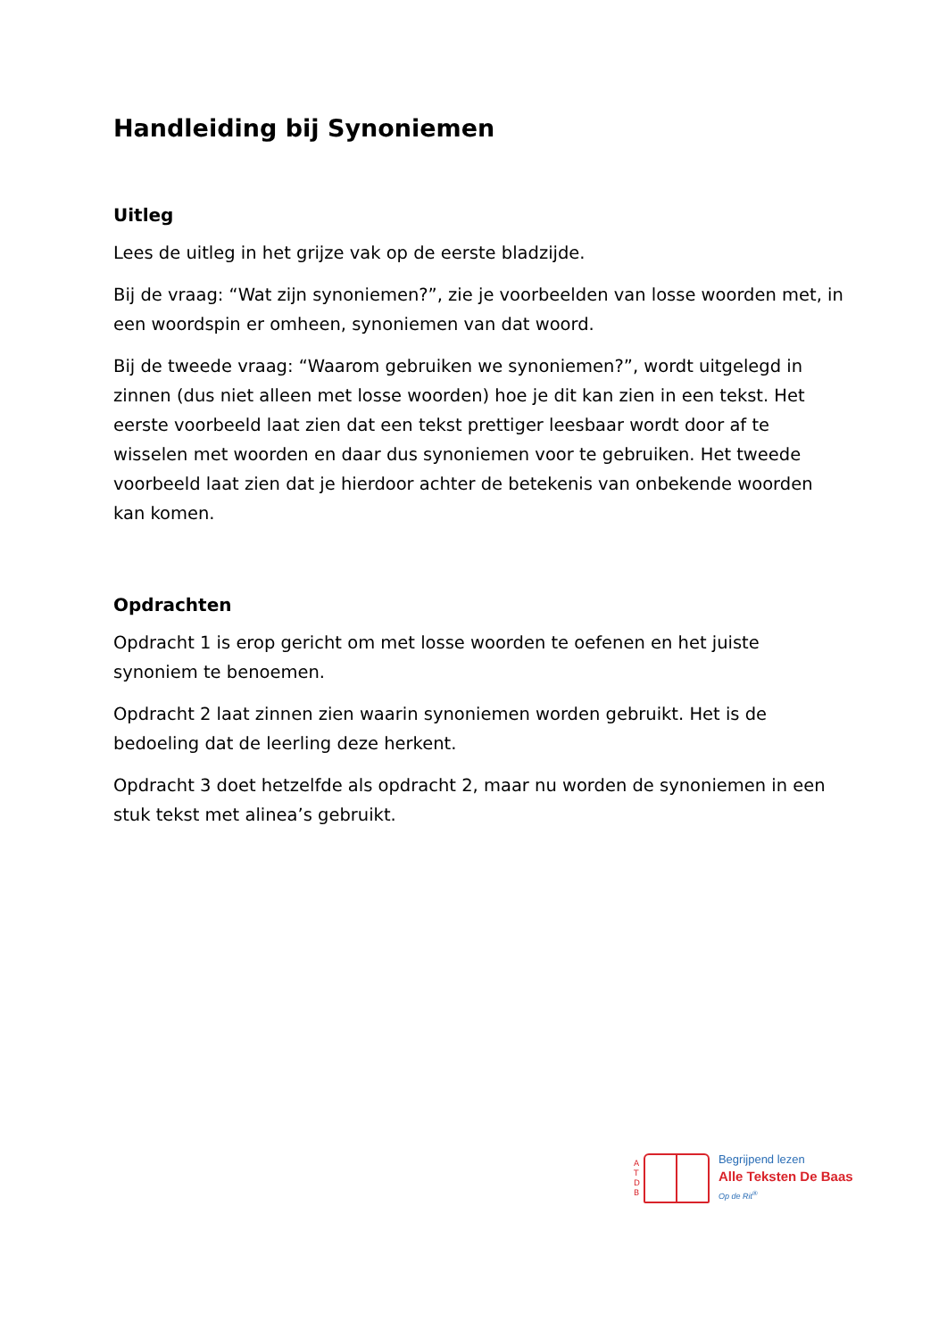Handleiding bij Synoniemen
Uitleg
Lees de uitleg in het grijze vak op de eerste bladzijde.
Bij de vraag: “Wat zijn synoniemen?”, zie je voorbeelden van losse woorden met, in een woordspin er omheen, synoniemen van dat woord.
Bij de tweede vraag: “Waarom gebruiken we synoniemen?”, wordt uitgelegd in zinnen (dus niet alleen met losse woorden) hoe je dit kan zien in een tekst. Het eerste voorbeeld laat zien dat een tekst prettiger leesbaar wordt door af te wisselen met woorden en daar dus synoniemen voor te gebruiken. Het tweede voorbeeld laat zien dat je hierdoor achter de betekenis van onbekende woorden kan komen.
Opdrachten
Opdracht 1 is erop gericht om met losse woorden te oefenen en het juiste synoniem te benoemen.
Opdracht 2 laat zinnen zien waarin synoniemen worden gebruikt. Het is de bedoeling dat de leerling deze herkent.
Opdracht 3 doet hetzelfde als opdracht 2, maar nu worden de synoniemen in een stuk tekst met alinea’s gebruikt.
A
T
D
B
Begrijpend lezen
Alle Teksten De Baas
Op de Rit<sup>®</sup>